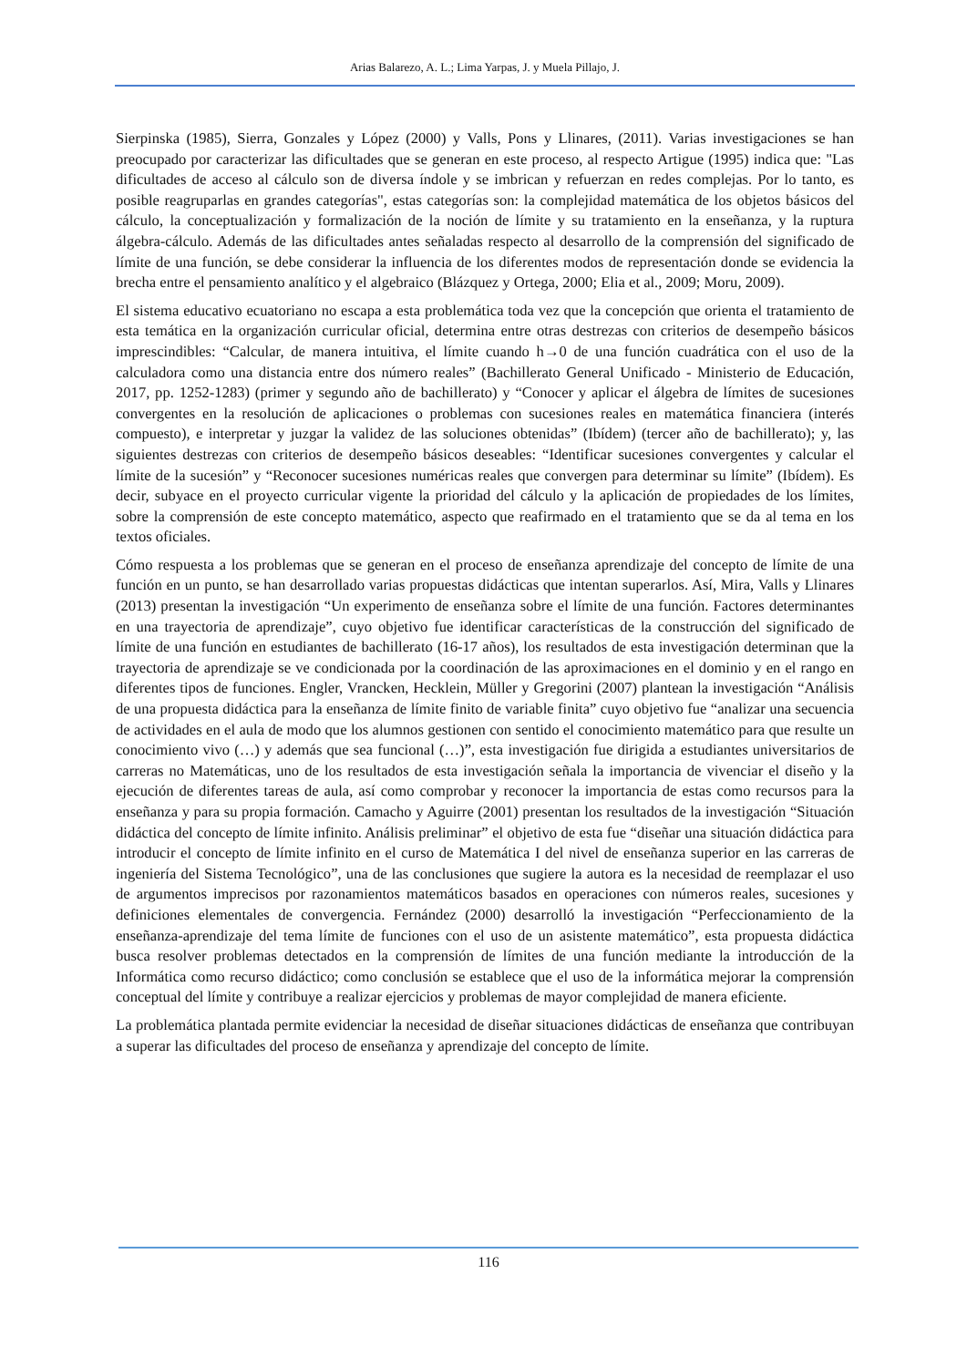Arias Balarezo, A. L.; Lima Yarpas, J. y Muela Pillajo, J.
Sierpinska (1985), Sierra, Gonzales y López (2000) y Valls, Pons y Llinares, (2011). Varias investigaciones se han preocupado por caracterizar las dificultades que se generan en este proceso, al respecto Artigue (1995) indica que: "Las dificultades de acceso al cálculo son de diversa índole y se imbrican y refuerzan en redes complejas. Por lo tanto, es posible reagruparlas en grandes categorías", estas categorías son: la complejidad matemática de los objetos básicos del cálculo, la conceptualización y formalización de la noción de límite y su tratamiento en la enseñanza, y la ruptura álgebra-cálculo. Además de las dificultades antes señaladas respecto al desarrollo de la comprensión del significado de límite de una función, se debe considerar la influencia de los diferentes modos de representación donde se evidencia la brecha entre el pensamiento analítico y el algebraico (Blázquez y Ortega, 2000; Elia et al., 2009; Moru, 2009).
El sistema educativo ecuatoriano no escapa a esta problemática toda vez que la concepción que orienta el tratamiento de esta temática en la organización curricular oficial, determina entre otras destrezas con criterios de desempeño básicos imprescindibles: “Calcular, de manera intuitiva, el límite cuando h→0 de una función cuadrática con el uso de la calculadora como una distancia entre dos número reales” (Bachillerato General Unificado - Ministerio de Educación, 2017, pp. 1252-1283) (primer y segundo año de bachillerato) y “Conocer y aplicar el álgebra de límites de sucesiones convergentes en la resolución de aplicaciones o problemas con sucesiones reales en matemática financiera (interés compuesto), e interpretar y juzgar la validez de las soluciones obtenidas” (Ibídem) (tercer año de bachillerato); y, las siguientes destrezas con criterios de desempeño básicos deseables: “Identificar sucesiones convergentes y calcular el límite de la sucesión” y “Reconocer sucesiones numéricas reales que convergen para determinar su límite” (Ibídem). Es decir, subyace en el proyecto curricular vigente la prioridad del cálculo y la aplicación de propiedades de los límites, sobre la comprensión de este concepto matemático, aspecto que reafirmado en el tratamiento que se da al tema en los textos oficiales.
Cómo respuesta a los problemas que se generan en el proceso de enseñanza aprendizaje del concepto de límite de una función en un punto, se han desarrollado varias propuestas didácticas que intentan superarlos. Así, Mira, Valls y Llinares (2013) presentan la investigación “Un experimento de enseñanza sobre el límite de una función. Factores determinantes en una trayectoria de aprendizaje”, cuyo objetivo fue identificar características de la construcción del significado de límite de una función en estudiantes de bachillerato (16-17 años), los resultados de esta investigación determinan que la trayectoria de aprendizaje se ve condicionada por la coordinación de las aproximaciones en el dominio y en el rango en diferentes tipos de funciones. Engler, Vrancken, Hecklein, Müller y Gregorini (2007) plantean la investigación “Análisis de una propuesta didáctica para la enseñanza de límite finito de variable finita” cuyo objetivo fue “analizar una secuencia de actividades en el aula de modo que los alumnos gestionen con sentido el conocimiento matemático para que resulte un conocimiento vivo (…) y además que sea funcional (…)”, esta investigación fue dirigida a estudiantes universitarios de carreras no Matemáticas, uno de los resultados de esta investigación señala la importancia de vivenciar el diseño y la ejecución de diferentes tareas de aula, así como comprobar y reconocer la importancia de estas como recursos para la enseñanza y para su propia formación. Camacho y Aguirre (2001) presentan los resultados de la investigación “Situación didáctica del concepto de límite infinito. Análisis preliminar” el objetivo de esta fue “diseñar una situación didáctica para introducir el concepto de límite infinito en el curso de Matemática I del nivel de enseñanza superior en las carreras de ingeniería del Sistema Tecnológico”, una de las conclusiones que sugiere la autora es la necesidad de reemplazar el uso de argumentos imprecisos por razonamientos matemáticos basados en operaciones con números reales, sucesiones y definiciones elementales de convergencia. Fernández (2000) desarrolló la investigación “Perfeccionamiento de la enseñanza-aprendizaje del tema límite de funciones con el uso de un asistente matemático”, esta propuesta didáctica busca resolver problemas detectados en la comprensión de límites de una función mediante la introducción de la Informática como recurso didáctico; como conclusión se establece que el uso de la informática mejorar la comprensión conceptual del límite y contribuye a realizar ejercicios y problemas de mayor complejidad de manera eficiente.
La problemática plantada permite evidenciar la necesidad de diseñar situaciones didácticas de enseñanza que contribuyan a superar las dificultades del proceso de enseñanza y aprendizaje del concepto de límite.
116